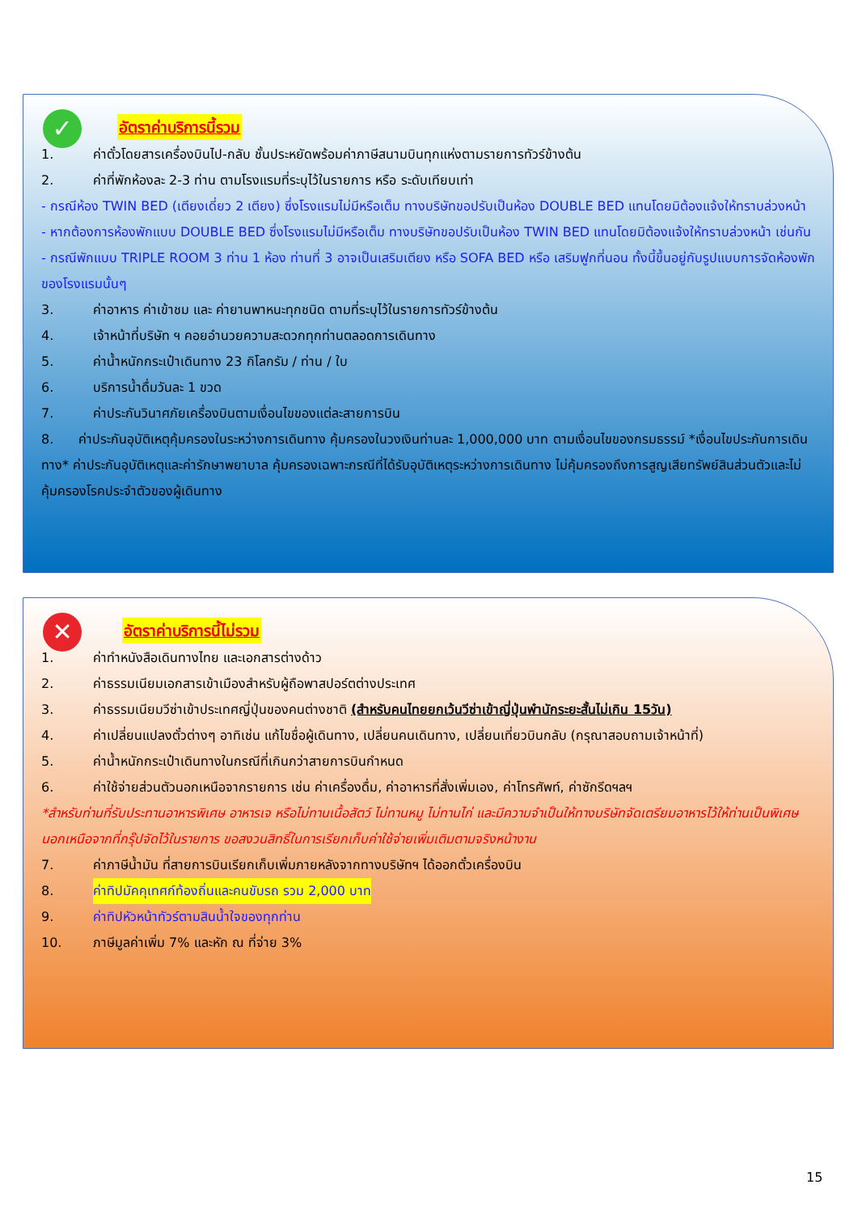✓
อัตราค่าบริการนี้รวม
1. ค่าตั๋วโดยสารเครื่องบินไป-กลับ ชั้นประหยัดพร้อมค่าภาษีสนามบินทุกแห่งตามรายการทัวร์ข้างต้น
2. ค่าที่พักห้องละ 2-3 ท่าน ตามโรงแรมที่ระบุไว้ในรายการ หรือ ระดับเทียบเท่า
- กรณีห้อง TWIN BED (เตียงเดี่ยว 2 เตียง) ซึ่งโรงแรมไม่มีหรือเต็ม ทางบริษัทขอปรับเป็นห้อง DOUBLE BED แทนโดยมิต้องแจ้งให้ทราบล่วงหน้า
- หากต้องการห้องพักแบบ DOUBLE BED ซึ่งโรงแรมไม่มีหรือเต็ม ทางบริษัทขอปรับเป็นห้อง TWIN BED แทนโดยมิต้องแจ้งให้ทราบล่วงหน้า เช่นกัน
- กรณีพักแบบ TRIPLE ROOM 3 ท่าน 1 ห้อง ท่านที่ 3 อาจเป็นเสริมเตียง หรือ SOFA BED หรือ เสริมฟูกที่นอน ทั้งนี้ขึ้นอยู่กับรูปแบบการจัดห้องพักของโรงแรมนั้นๆ
3. ค่าอาหาร ค่าเข้าชม และ ค่ายานพาหนะทุกชนิด ตามที่ระบุไว้ในรายการทัวร์ข้างต้น
4. เจ้าหน้าที่บริษัท ฯ คอยอำนวยความสะดวกทุกท่านตลอดการเดินทาง
5. ค่าน้ำหนักกระเป๋าเดินทาง 23 กิโลกรัม / ท่าน / ใบ
6. บริการน้ำดื่มวันละ 1 ขวด
7. ค่าประกันวินาศภัยเครื่องบินตามเงื่อนไขของแต่ละสายการบิน
8. ค่าประกันอุบัติเหตุคุ้มครองในระหว่างการเดินทาง คุ้มครองในวงเงินท่านละ 1,000,000 บาท ตามเงื่อนไขของกรมธรรม์ *เงื่อนไขประกันการเดินทาง* ค่าประกันอุบัติเหตุและค่ารักษาพยาบาล คุ้มครองเฉพาะกรณีที่ได้รับอุบัติเหตุระหว่างการเดินทาง ไม่คุ้มครองถึงการสูญเสียทรัพย์สินส่วนตัวและไม่คุ้มครองโรคประจำตัวของผู้เดินทาง
✕
อัตราค่าบริการนี้ไม่รวม
1. ค่าทำหนังสือเดินทางไทย และเอกสารต่างด้าว
2. ค่าธรรมเนียมเอกสารเข้าเมืองสำหรับผู้ถือพาสปอร์ตต่างประเทศ
3. ค่าธรรมเนียมวีซ่าเข้าประเทศญี่ปุ่นของคนต่างชาติ (สำหรับคนไทยยกเว้นวีซ่าเข้าญี่ปุ่นพำนักระยะสั้นไม่เกิน 15วัน)
4. ค่าเปลี่ยนแปลงตั๋วต่างๆ อาทิเช่น แก้ไขชื่อผู้เดินทาง, เปลี่ยนคนเดินทาง, เปลี่ยนเที่ยวบินกลับ (กรุณาสอบถามเจ้าหน้าที่)
5. ค่าน้ำหนักกระเป๋าเดินทางในกรณีที่เกินกว่าสายการบินกำหนด
6. ค่าใช้จ่ายส่วนตัวนอกเหนือจากรายการ เช่น ค่าเครื่องดื่ม, ค่าอาหารที่สั่งเพิ่มเอง, ค่าโทรศัพท์, ค่าซักรีดฯลฯ
*สำหรับท่านที่รับประทานอาหารพิเศษ อาหารเจ หรือไม่ทานเนื้อสัตว์ ไม่ทานหมู ไม่ทานไก่ และมีความจำเป็นให้ทางบริษัทจัดเตรียมอาหารไว้ให้ท่านเป็นพิเศษนอกเหนือจากที่กรุ๊ปจัดไว้ในรายการ ขอสงวนสิทธิ์ในการเรียกเก็บค่าใช้จ่ายเพิ่มเติมตามจริงหน้างาน
7. ค่าภาษีน้ำมัน ที่สายการบินเรียกเก็บเพิ่มภายหลังจากทางบริษัทฯ ได้ออกตั๋วเครื่องบิน
8. ค่าทิปมัคคุเทศก์ท้องถิ่นและคนขับรถ รวม 2,000 บาท
9. ค่าทิปหัวหน้าทัวร์ตามสินน้ำใจของทุกท่าน
10. ภาษีมูลค่าเพิ่ม 7% และหัก ณ ที่จ่าย 3%
15